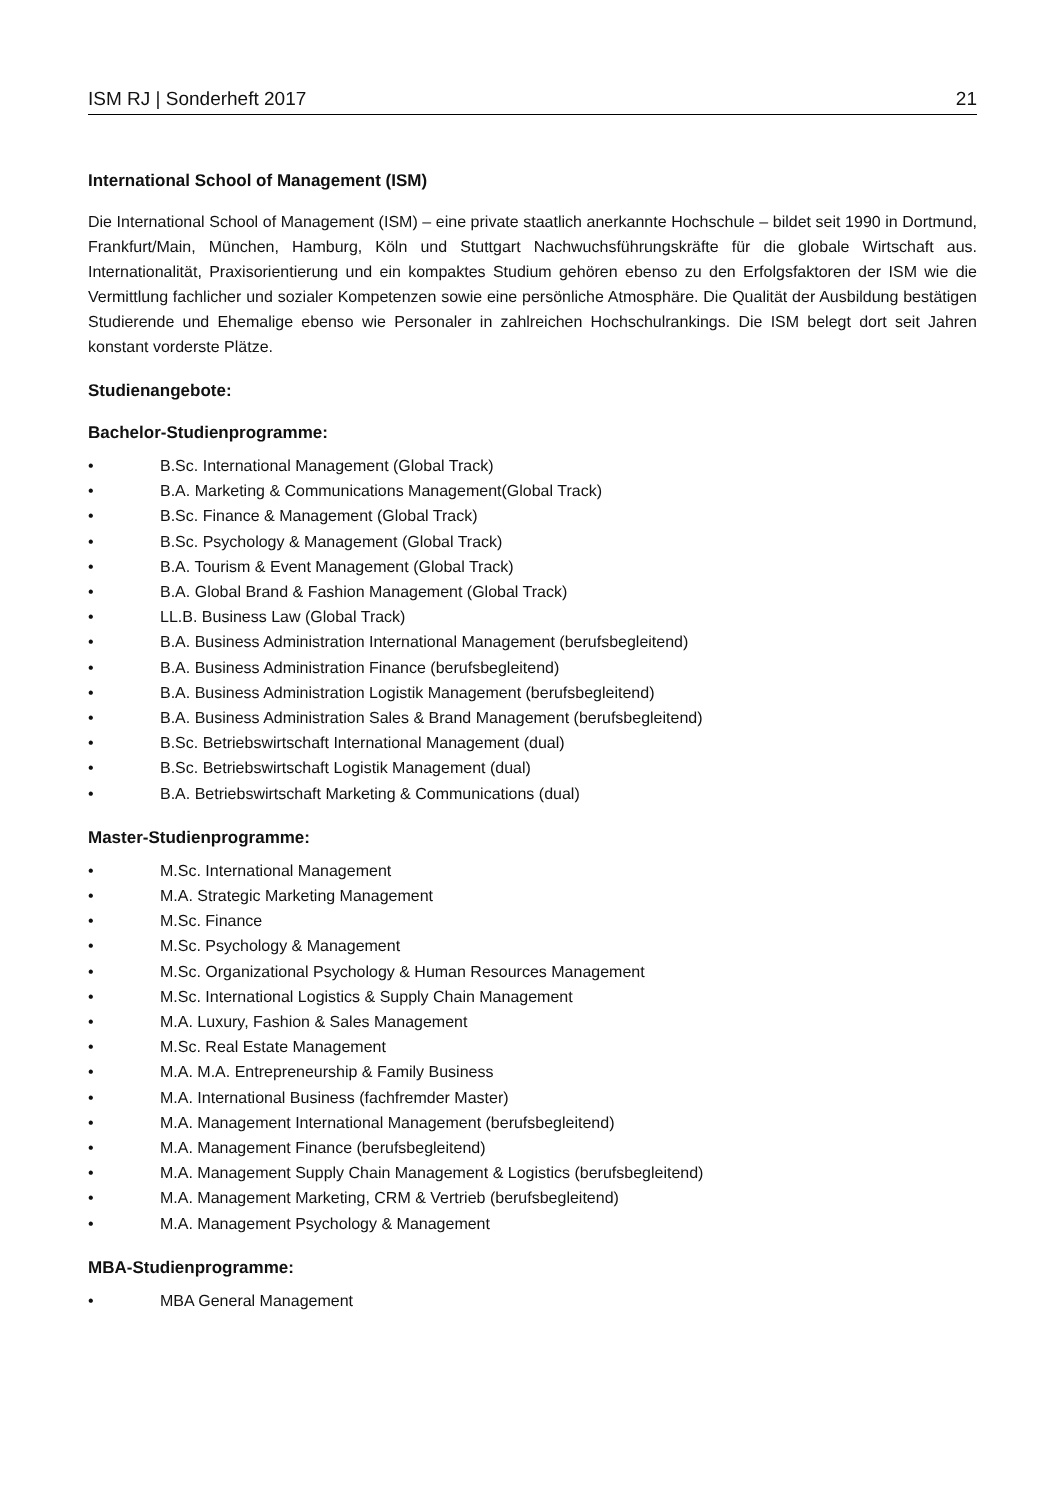ISM RJ | Sonderheft 2017 21
International School of Management (ISM)
Die International School of Management (ISM) – eine private staatlich anerkannte Hochschule – bildet seit 1990 in Dortmund, Frankfurt/Main, München, Hamburg, Köln und Stuttgart Nachwuchsführungskräfte für die globale Wirtschaft aus. Internationalität, Praxisorientierung und ein kompaktes Studium gehören ebenso zu den Erfolgsfaktoren der ISM wie die Vermittlung fachlicher und sozialer Kompetenzen sowie eine persönliche Atmosphäre. Die Qualität der Ausbildung bestätigen Studierende und Ehemalige ebenso wie Personaler in zahlreichen Hochschulrankings. Die ISM belegt dort seit Jahren konstant vorderste Plätze.
Studienangebote:
Bachelor-Studienprogramme:
• B.Sc. International Management (Global Track)
• B.A. Marketing & Communications Management(Global Track)
• B.Sc. Finance & Management (Global Track)
• B.Sc. Psychology & Management (Global Track)
• B.A. Tourism & Event Management (Global Track)
• B.A. Global Brand & Fashion Management (Global Track)
• LL.B. Business Law (Global Track)
• B.A. Business Administration International Management (berufsbegleitend)
• B.A. Business Administration Finance (berufsbegleitend)
• B.A. Business Administration Logistik Management (berufsbegleitend)
• B.A. Business Administration Sales & Brand Management (berufsbegleitend)
• B.Sc. Betriebswirtschaft International Management (dual)
• B.Sc. Betriebswirtschaft Logistik Management (dual)
• B.A. Betriebswirtschaft Marketing & Communications (dual)
Master-Studienprogramme:
• M.Sc. International Management
• M.A. Strategic Marketing Management
• M.Sc. Finance
• M.Sc. Psychology & Management
• M.Sc. Organizational Psychology & Human Resources Management
• M.Sc. International Logistics & Supply Chain Management
• M.A. Luxury, Fashion & Sales Management
• M.Sc. Real Estate Management
• M.A. M.A. Entrepreneurship & Family Business
• M.A. International Business (fachfremder Master)
• M.A. Management International Management (berufsbegleitend)
• M.A. Management Finance (berufsbegleitend)
• M.A. Management Supply Chain Management & Logistics (berufsbegleitend)
• M.A. Management Marketing, CRM & Vertrieb (berufsbegleitend)
• M.A. Management Psychology & Management
MBA-Studienprogramme:
• MBA General Management